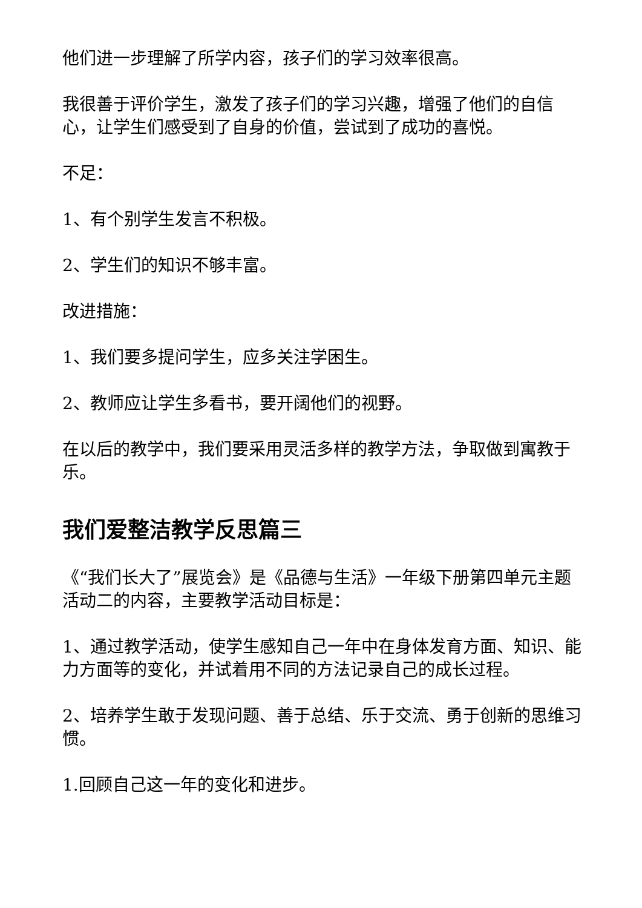他们进一步理解了所学内容，孩子们的学习效率很高。
我很善于评价学生，激发了孩子们的学习兴趣，增强了他们的自信心，让学生们感受到了自身的价值，尝试到了成功的喜悦。
不足：
1、有个别学生发言不积极。
2、学生们的知识不够丰富。
改进措施：
1、我们要多提问学生，应多关注学困生。
2、教师应让学生多看书，要开阔他们的视野。
在以后的教学中，我们要采用灵活多样的教学方法，争取做到寓教于乐。
我们爱整洁教学反思篇三
《“我们长大了”展览会》是《品德与生活》一年级下册第四单元主题活动二的内容，主要教学活动目标是：
1、通过教学活动，使学生感知自己一年中在身体发育方面、知识、能力方面等的变化，并试着用不同的方法记录自己的成长过程。
2、培养学生敢于发现问题、善于总结、乐于交流、勇于创新的思维习惯。
1.回顾自己这一年的变化和进步。